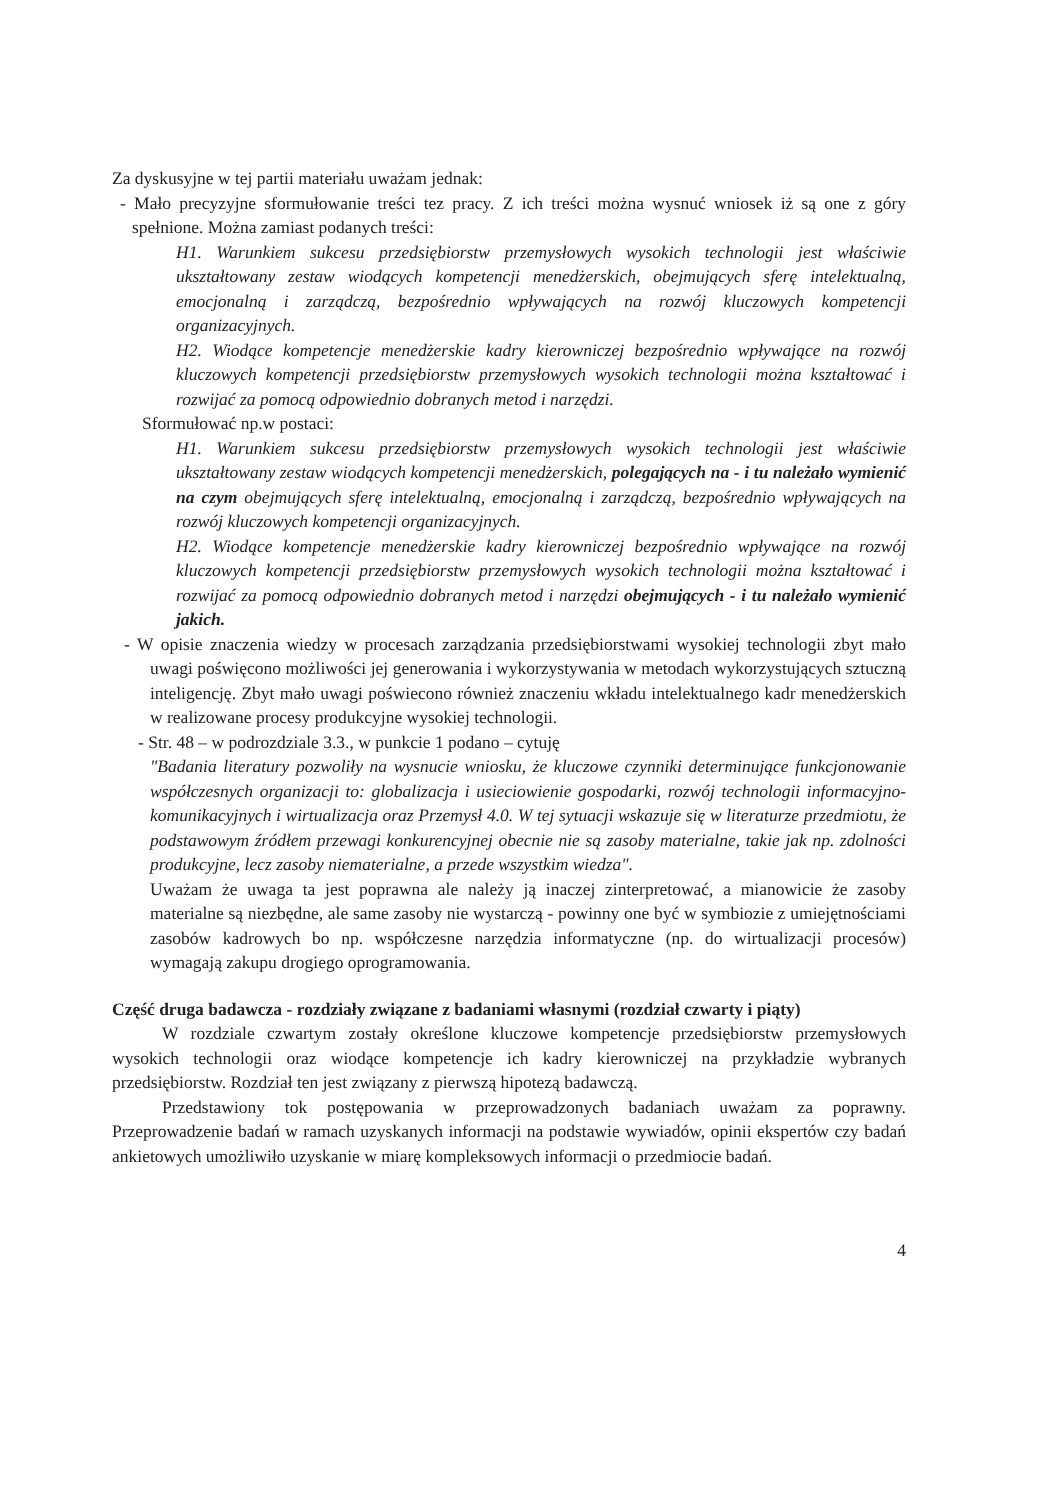Za dyskusyjne w tej partii materiału uważam jednak:
- Mało precyzyjne sformułowanie treści tez pracy. Z ich treści można wysnuć wniosek iż są one z góry spełnione. Można zamiast podanych treści:
H1. Warunkiem sukcesu przedsiębiorstw przemysłowych wysokich technologii jest właściwie ukształtowany zestaw wiodących kompetencji menedżerskich, obejmujących sferę intelektualną, emocjonalną i zarządczą, bezpośrednio wpływających na rozwój kluczowych kompetencji organizacyjnych.
H2. Wiodące kompetencje menedżerskie kadry kierowniczej bezpośrednio wpływające na rozwój kluczowych kompetencji przedsiębiorstw przemysłowych wysokich technologii można kształtować i rozwijać za pomocą odpowiednio dobranych metod i narzędzi.
Sformułować np.w postaci:
H1. Warunkiem sukcesu przedsiębiorstw przemysłowych wysokich technologii jest właściwie ukształtowany zestaw wiodących kompetencji menedżerskich, polegających na - i tu należało wymienić na czym obejmujących sferę intelektualną, emocjonalną i zarządczą, bezpośrednio wpływających na rozwój kluczowych kompetencji organizacyjnych.
H2. Wiodące kompetencje menedżerskie kadry kierowniczej bezpośrednio wpływające na rozwój kluczowych kompetencji przedsiębiorstw przemysłowych wysokich technologii można kształtować i rozwijać za pomocą odpowiednio dobranych metod i narzędzi obejmujących - i tu należało wymienić jakich.
- W opisie znaczenia wiedzy w procesach zarządzania przedsiębiorstwami wysokiej technologii zbyt mało uwagi poświęcono możliwości jej generowania i wykorzystywania w metodach wykorzystujących sztuczną inteligencję. Zbyt mało uwagi poświecono również znaczeniu wkładu intelektualnego kadr menedżerskich w realizowane procesy produkcyjne wysokiej technologii.
- Str. 48 – w podrozdziale 3.3., w punkcie 1 podano – cytuję
"Badania literatury pozwoliły na wysnucie wniosku, że kluczowe czynniki determinujące funkcjonowanie współczesnych organizacji to: globalizacja i usieciowienie gospodarki, rozwój technologii informacyjno-komunikacyjnych i wirtualizacja oraz Przemysł 4.0. W tej sytuacji wskazuje się w literaturze przedmiotu, że podstawowym źródłem przewagi konkurencyjnej obecnie nie są zasoby materialne, takie jak np. zdolności produkcyjne, lecz zasoby niematerialne, a przede wszystkim wiedza".
Uważam że uwaga ta jest poprawna ale należy ją inaczej zinterpretować, a mianowicie że zasoby materialne są niezbędne, ale same zasoby nie wystarczą - powinny one być w symbiozie z umiejętnościami zasobów kadrowych bo np. współczesne narzędzia informatyczne (np. do wirtualizacji procesów) wymagają zakupu drogiego oprogramowania.
Część druga badawcza - rozdziały związane z badaniami własnymi (rozdział czwarty i piąty)
W rozdziale czwartym zostały określone kluczowe kompetencje przedsiębiorstw przemysłowych wysokich technologii oraz wiodące kompetencje ich kadry kierowniczej na przykładzie wybranych przedsiębiorstw. Rozdział ten jest związany z pierwszą hipotezą badawczą.
Przedstawiony tok postępowania w przeprowadzonych badaniach uważam za poprawny. Przeprowadzenie badań w ramach uzyskanych informacji na podstawie wywiadów, opinii ekspertów czy badań ankietowych umożliwiło uzyskanie w miarę kompleksowych informacji o przedmiocie badań.
4